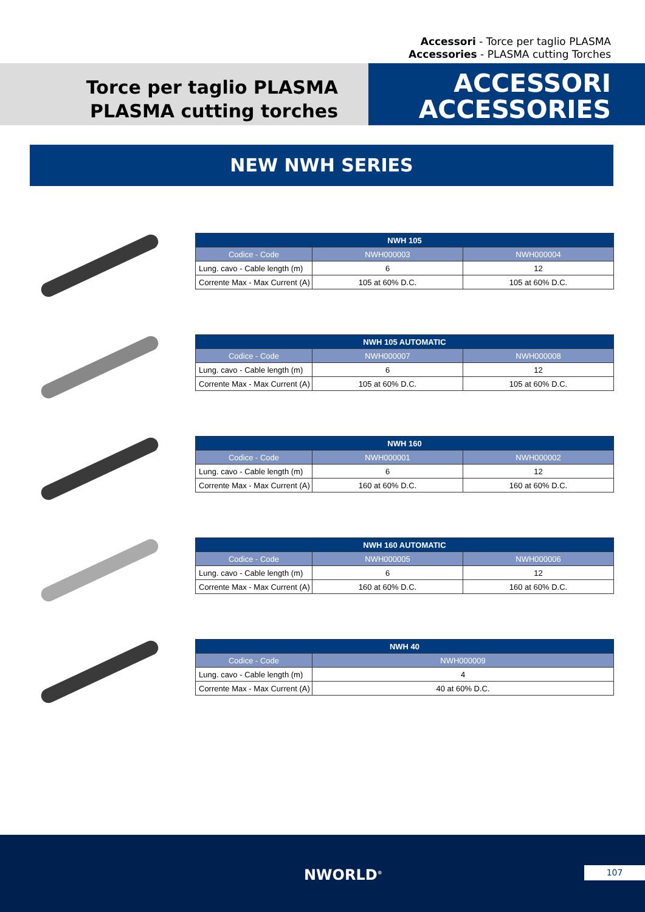Accessori - Torce per taglio PLASMA
Accessories - PLASMA cutting Torches
Torce per taglio PLASMA
PLASMA cutting torches
ACCESSORI
ACCESSORIES
NEW NWH SERIES
| NWH 105 | | |
| --- | --- | --- |
| Codice - Code | NWH000003 | NWH000004 |
| Lung. cavo - Cable length (m) | 6 | 12 |
| Corrente Max - Max Current (A) | 105 at 60% D.C. | 105 at 60% D.C. |
| NWH 105 AUTOMATIC | | |
| --- | --- | --- |
| Codice - Code | NWH000007 | NWH000008 |
| Lung. cavo - Cable length (m) | 6 | 12 |
| Corrente Max - Max Current (A) | 105 at 60% D.C. | 105 at 60% D.C. |
| NWH 160 | | |
| --- | --- | --- |
| Codice - Code | NWH000001 | NWH000002 |
| Lung. cavo - Cable length (m) | 6 | 12 |
| Corrente Max - Max Current (A) | 160 at 60% D.C. | 160 at 60% D.C. |
| NWH 160 AUTOMATIC | | |
| --- | --- | --- |
| Codice - Code | NWH000005 | NWH000006 |
| Lung. cavo - Cable length (m) | 6 | 12 |
| Corrente Max - Max Current (A) | 160 at 60% D.C. | 160 at 60% D.C. |
| NWH 40 | |
| --- | --- |
| Codice - Code | NWH000009 |
| Lung. cavo - Cable length (m) | 4 |
| Corrente Max - Max Current (A) | 40 at 60% D.C. |
NWORLD<sup>®</sup> 107